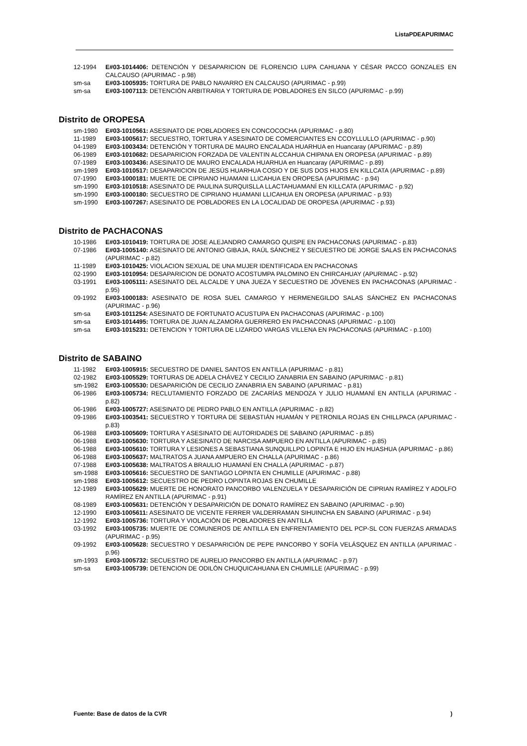ListaPDEAPURIMAC
12-1994 E#03-1014406: DETENCIÓN Y DESAPARICION DE FLORENCIO LUPA CAHUANA Y CÉSAR PACCO GONZALES EN CALCAUSO (APURIMAC - p.98)
sm-sa E#03-1005935: TORTURA DE PABLO NAVARRO EN CALCAUSO (APURIMAC - p.99)
sm-sa E#03-1007113: DETENCIÓN ARBITRARIA Y TORTURA DE POBLADORES EN SILCO (APURIMAC - p.99)
Distrito de OROPESA
sm-1980 E#03-1010561: ASESINATO DE POBLADORES EN CONCOCOCHA (APURIMAC - p.80)
11-1989 E#03-1005617: SECUESTRO, TORTURA Y ASESINATO DE COMERCIANTES EN CCOYLLULLO (APURIMAC - p.90)
04-1989 E#03-1003434: DETENCIÓN Y TORTURA DE MAURO ENCALADA HUARHUA en Huancaray (APURIMAC - p.89)
06-1989 E#03-1010682: DESAPARICION FORZADA DE VALENTIN ALCCAHUA CHIPANA EN OROPESA (APURIMAC - p.89)
07-1989 E#03-1003436: ASESINATO DE MAURO ENCALADA HUARHUA en Huancaray (APURIMAC - p.89)
sm-1989 E#03-1010517: DESAPARICION DE JESÚS HUARHUA COSIO Y DE SUS DOS HIJOS EN KILLCATA (APURIMAC - p.89)
07-1990 E#03-1000181: MUERTE DE CIPRIANO HUAMANI LLICAHUA EN OROPESA (APURIMAC - p.94)
sm-1990 E#03-1010518: ASESINATO DE PAULINA SURQUISLLA LLACTAHUAMANÍ EN KILLCATA (APURIMAC - p.92)
sm-1990 E#03-1000180: SECUESTRO DE CIPRIANO HUAMANI LLICAHUA EN OROPESA (APURIMAC - p.93)
sm-1990 E#03-1007267: ASESINATO DE POBLADORES EN LA LOCALIDAD DE OROPESA (APURIMAC - p.93)
Distrito de PACHACONAS
10-1986 E#03-1010419: TORTURA DE JOSE ALEJANDRO CAMARGO QUISPE EN PACHACONAS (APURIMAC - p.83)
07-1986 E#03-1005140: ASESINATO DE ANTONIO GIBAJA, RAÚL SÁNCHEZ Y SECUESTRO DE JORGE SALAS EN PACHACONAS (APURIMAC - p.82)
11-1989 E#03-1010425: VIOLACION SEXUAL DE UNA MUJER IDENTIFICADA EN PACHACONAS
02-1990 E#03-1010954: DESAPARICION DE DONATO ACOSTUMPA PALOMINO EN CHIRCAHUAY (APURIMAC - p.92)
03-1991 E#03-1005111: ASESINATO DEL ALCALDE Y UNA JUEZA Y SECUESTRO DE JÓVENES EN PACHACONAS (APURIMAC - p.95)
09-1992 E#03-1000183: ASESINATO DE ROSA SUEL CAMARGO Y HERMENEGILDO SALAS SÁNCHEZ EN PACHACONAS (APURIMAC - p.96)
sm-sa E#03-1011254: ASESINATO DE FORTUNATO ACUSTUPA EN PACHACONAS (APURIMAC - p.100)
sm-sa E#03-1014495: TORTURA DE JUAN ALZAMORA GUERRERO EN PACHACONAS (APURIMAC - p.100)
sm-sa E#03-1015231: DETENCION Y TORTURA DE LIZARDO VARGAS VILLENA EN PACHACONAS (APURIMAC - p.100)
Distrito de SABAINO
11-1982 E#03-1005915: SECUESTRO DE DANIEL SANTOS EN ANTILLA (APURIMAC - p.81)
02-1982 E#03-1005529: TORTURAS DE ADELA CHÁVEZ Y CECILIO ZANABRIA EN SABAINO (APURIMAC - p.81)
sm-1982 E#03-1005530: DESAPARICIÓN DE CECILIO ZANABRIA EN SABAINO (APURIMAC - p.81)
06-1986 E#03-1005734: RECLUTAMIENTO FORZADO DE ZACARÍAS MENDOZA Y JULIO HUAMANÍ EN ANTILLA (APURIMAC - p.82)
06-1986 E#03-1005727: ASESINATO DE PEDRO PABLO EN ANTILLA (APURIMAC - p.82)
09-1986 E#03-1003541: SECUESTRO Y TORTURA DE SEBASTIÁN HUAMÁN Y PETRONILA ROJAS EN CHILLPACA (APURIMAC - p.83)
06-1988 E#03-1005609: TORTURA Y ASESINATO DE AUTORIDADES DE SABAINO (APURIMAC - p.85)
06-1988 E#03-1005630: TORTURA Y ASESINATO DE NARCISA AMPUERO EN ANTILLA (APURIMAC - p.85)
06-1988 E#03-1005610: TORTURA Y LESIONES A SEBASTIANA SUNQUILLPO LOPINTA E HIJO EN HUASHUA (APURIMAC - p.86)
06-1988 E#03-1005637: MALTRATOS A JUANA AMPUERO EN CHALLA (APURIMAC - p.86)
07-1988 E#03-1005638: MALTRATOS A BRAULIO HUAMANÍ EN CHALLA (APURIMAC - p.87)
sm-1988 E#03-1005616: SECUESTRO DE SANTIAGO LOPINTA EN CHUMILLE (APURIMAC - p.88)
sm-1988 E#03-1005612: SECUESTRO DE PEDRO LOPINTA ROJAS EN CHUMILLE
12-1989 E#03-1005629: MUERTE DE HONORATO PANCORBO VALENZUELA Y DESAPARICIÓN DE CIPRIAN RAMÍREZ Y ADOLFO RAMÍREZ EN ANTILLA (APURIMAC - p.91)
08-1989 E#03-1005631: DETENCIÓN Y DESAPARICIÓN DE DONATO RAMÍREZ EN SABAINO (APURIMAC - p.90)
12-1990 E#03-1005611: ASESINATO DE VICENTE FERRER VALDERRAMAN SIHUINCHA EN SABAINO (APURIMAC - p.94)
12-1992 E#03-1005736: TORTURA Y VIOLACIÓN DE POBLADORES EN ANTILLA
03-1992 E#03-1005735: MUERTE DE COMUNEROS DE ANTILLA EN ENFRENTAMIENTO DEL PCP-SL CON FUERZAS ARMADAS (APURIMAC - p.95)
09-1992 E#03-1005628: SECUESTRO Y DESAPARICIÓN DE PEPE PANCORBO Y SOFÍA VELÁSQUEZ EN ANTILLA (APURIMAC - p.96)
sm-1993 E#03-1005732: SECUESTRO DE AURELIO PANCORBO EN ANTILLA (APURIMAC - p.97)
sm-sa E#03-1005739: DETENCION DE ODILÓN CHUQUICAHUANA EN CHUMILLE (APURIMAC - p.99)
Fuente: Base de datos de la CVR)